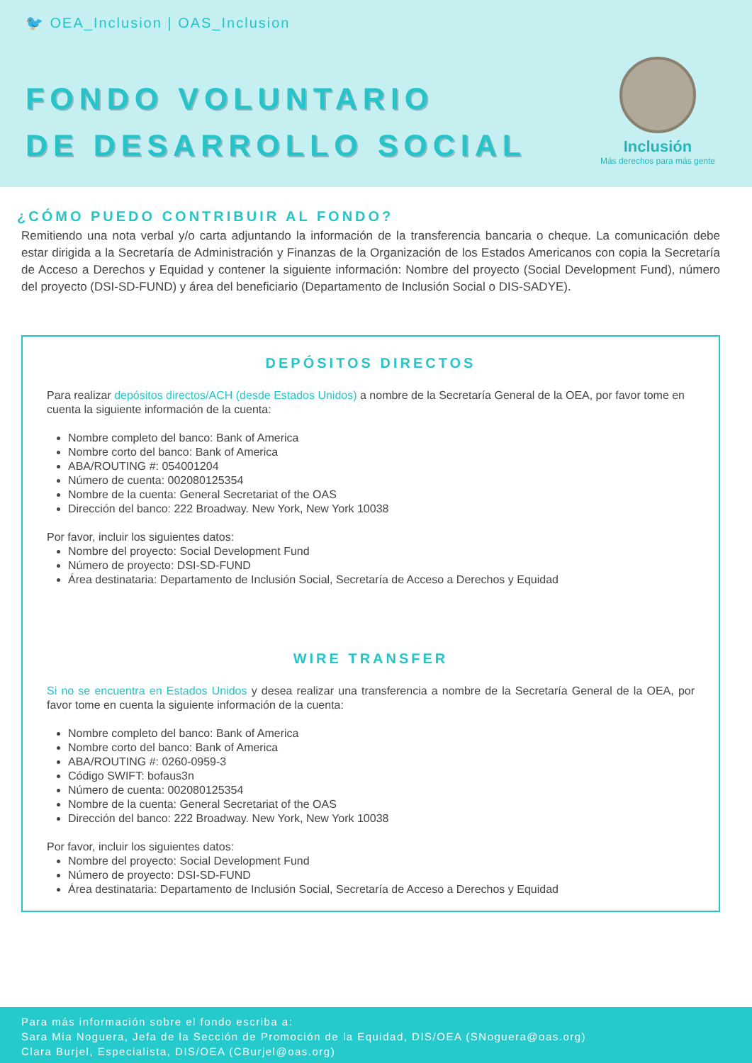🐦 OEA_Inclusion | OAS_Inclusion
FONDO VOLUNTARIO
DE DESARROLLO SOCIAL
Inclusión
Más derechos para más gente
¿CÓMO PUEDO CONTRIBUIR AL FONDO?
Remitiendo una nota verbal y/o carta adjuntando la información de la transferencia bancaria o cheque. La comunicación debe estar dirigida a la Secretaría de Administración y Finanzas de la Organización de los Estados Americanos con copia la Secretaría de Acceso a Derechos y Equidad y contener la siguiente información: Nombre del proyecto (Social Development Fund), número del proyecto (DSI-SD-FUND) y área del beneficiario (Departamento de Inclusión Social o DIS-SADYE).
DEPÓSITOS DIRECTOS
Para realizar depósitos directos/ACH (desde Estados Unidos) a nombre de la Secretaría General de la OEA, por favor tome en cuenta la siguiente información de la cuenta:
Nombre completo del banco: Bank of America
Nombre corto del banco: Bank of America
ABA/ROUTING #: 054001204
Número de cuenta: 002080125354
Nombre de la cuenta: General Secretariat of the OAS
Dirección del banco: 222 Broadway. New York, New York 10038
Por favor, incluir los siguientes datos:
Nombre del proyecto: Social Development Fund
Número de proyecto: DSI-SD-FUND
Área destinataria: Departamento de Inclusión Social, Secretaría de Acceso a Derechos y Equidad
WIRE TRANSFER
Si no se encuentra en Estados Unidos y desea realizar una transferencia a nombre de la Secretaría General de la OEA, por favor tome en cuenta la siguiente información de la cuenta:
Nombre completo del banco: Bank of America
Nombre corto del banco: Bank of America
ABA/ROUTING #: 0260-0959-3
Código SWIFT: bofaus3n
Número de cuenta: 002080125354
Nombre de la cuenta: General Secretariat of the OAS
Dirección del banco: 222 Broadway. New York, New York 10038
Por favor, incluir los siguientes datos:
Nombre del proyecto: Social Development Fund
Número de proyecto: DSI-SD-FUND
Área destinataria: Departamento de Inclusión Social, Secretaría de Acceso a Derechos y Equidad
Para más información sobre el fondo escriba a:
Sara Mia Noguera, Jefa de la Sección de Promoción de la Equidad, DIS/OEA (SNoguera@oas.org)
Clara Burjel, Especialista, DIS/OEA (CBurjel@oas.org)